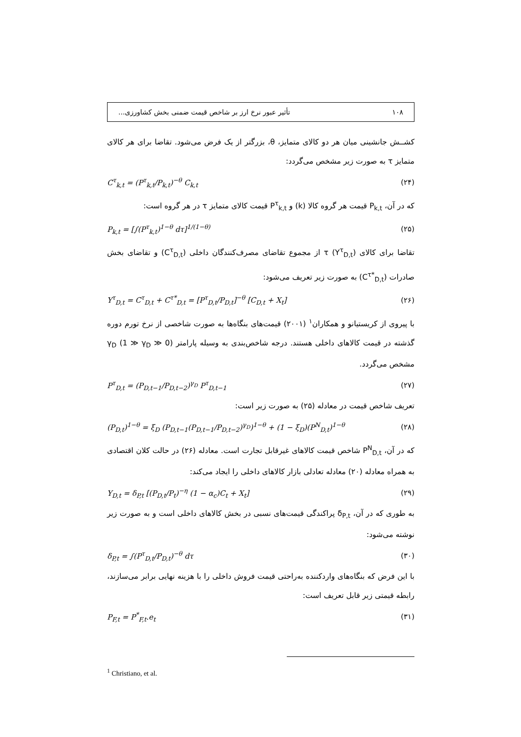۱۰۸ تأثیر عبور نرخ ارز بر شاخص قیمت ضمنی بخش کشاورزی...
کشــش جانشینی میان هر دو کالای متمایز، θ، بزرگتر از یک فرض می‌شود. تقاضا برای هر کالای متمایز τ به صورت زیر مشخص می‌گردد:
C<sup>τ</sup><sub>k,t</sub> = (P<sup>τ</sup><sub>k,t</sub>/P<sub>k,t</sub>)<sup>−θ</sup> C<sub>k,t</sub> (۲۴)
که در آن، P<sub>k,t</sub> قیمت هر گروه کالا (k) و P<sup>τ</sup><sub>k,t</sub> قیمت کالای متمایز τ در هر گروه است:
P<sub>k,t</sub> = [∫(P<sup>τ</sup><sub>k,t</sub>)<sup>1−θ</sup> dτ]<sup>1/(1−θ)</sup> (۲۵)
تقاضا برای کالای τ (Y<sup>τ</sup><sub>D,t</sub>) از مجموع تقاضای مصرف‌کنندگان داخلی (C<sup>τ</sup><sub>D,t</sub>) و تقاضای بخش صادرات (C<sup>τ*</sup><sub>D,t</sub>) به صورت زیر تعریف می‌شود:
Y<sup>τ</sup><sub>D,t</sub> = C<sup>τ</sup><sub>D,t</sub> + C<sup>τ*</sup><sub>D,t</sub> = [P<sup>τ</sup><sub>D,t</sub>/P<sub>D,t</sub>]<sup>−θ</sup> [C<sub>D,t</sub> + X<sub>t</sub>] (۲۶)
با پیروی از کریستیانو و همکاران<sup>۱</sup> (۲۰۰۱) قیمت‌های بنگاه‌ها به صورت شاخصی از نرخ تورم دوره گذشته در قیمت کالاهای داخلی هستند. درجه شاخص‌بندی به وسیله پارامتر γ<sub>D</sub> (1 ≫ γ<sub>D</sub> ≫ 0) مشخص می‌گردد.
P<sup>τ</sup><sub>D,t</sub> = (P<sub>D,t−1</sub>/P<sub>D,t−2</sub>)<sup>γ<sub>D</sub></sup> P<sup>τ</sup><sub>D,t−1</sub> (۲۷)
تعریف شاخص قیمت در معادله (۲۵) به صورت زیر است:
(P<sub>D,t</sub>)<sup>1−θ</sup> = ξ<sub>D</sub> (P<sub>D,t−1</sub>(P<sub>D,t−1</sub>/P<sub>D,t−2</sub>)<sup>γ<sub>D</sub></sup>)<sup>1−θ</sup> + (1 − ξ<sub>D</sub>)(P<sup>N</sup><sub>D,t</sub>)<sup>1−θ</sup> (۲۸)
که در آن، P<sup>N</sup><sub>D,t</sub> شاخص قیمت کالاهای غیرقابل تجارت است. معادله (۲۶) در حالت کلان اقتصادی به همراه معادله (۲۰) معادله تعادلی بازار کالاهای داخلی را ایجاد می‌کند:
Y<sub>D,t</sub> = δ<sub>P,t</sub> [(P<sub>D,t</sub>/P<sub>t</sub>)<sup>−η</sup> (1 − α<sub>c</sub>)C<sub>t</sub> + X<sub>t</sub>] (۲۹)
به طوری که در آن، δ<sub>P,t</sub> پراکندگی قیمت‌های نسبی در بخش کالاهای داخلی است و به صورت زیر نوشته می‌شود:
δ<sub>P,t</sub> = ∫(P<sup>τ</sup><sub>D,t</sub>/P<sub>D,t</sub>)<sup>−θ</sup> dτ (۳۰)
با این فرض که بنگاه‌های واردکننده به‌راحتی قیمت فروش داخلی را با هزینه نهایی برابر می‌سازند، رابطه قیمتی زیر قابل تعریف است:
P<sub>F,t</sub> = P<sup>*</sup><sub>F,t</sub>.e<sub>t</sub> (۳۱)
<sup>1</sup> Christiano, et al.